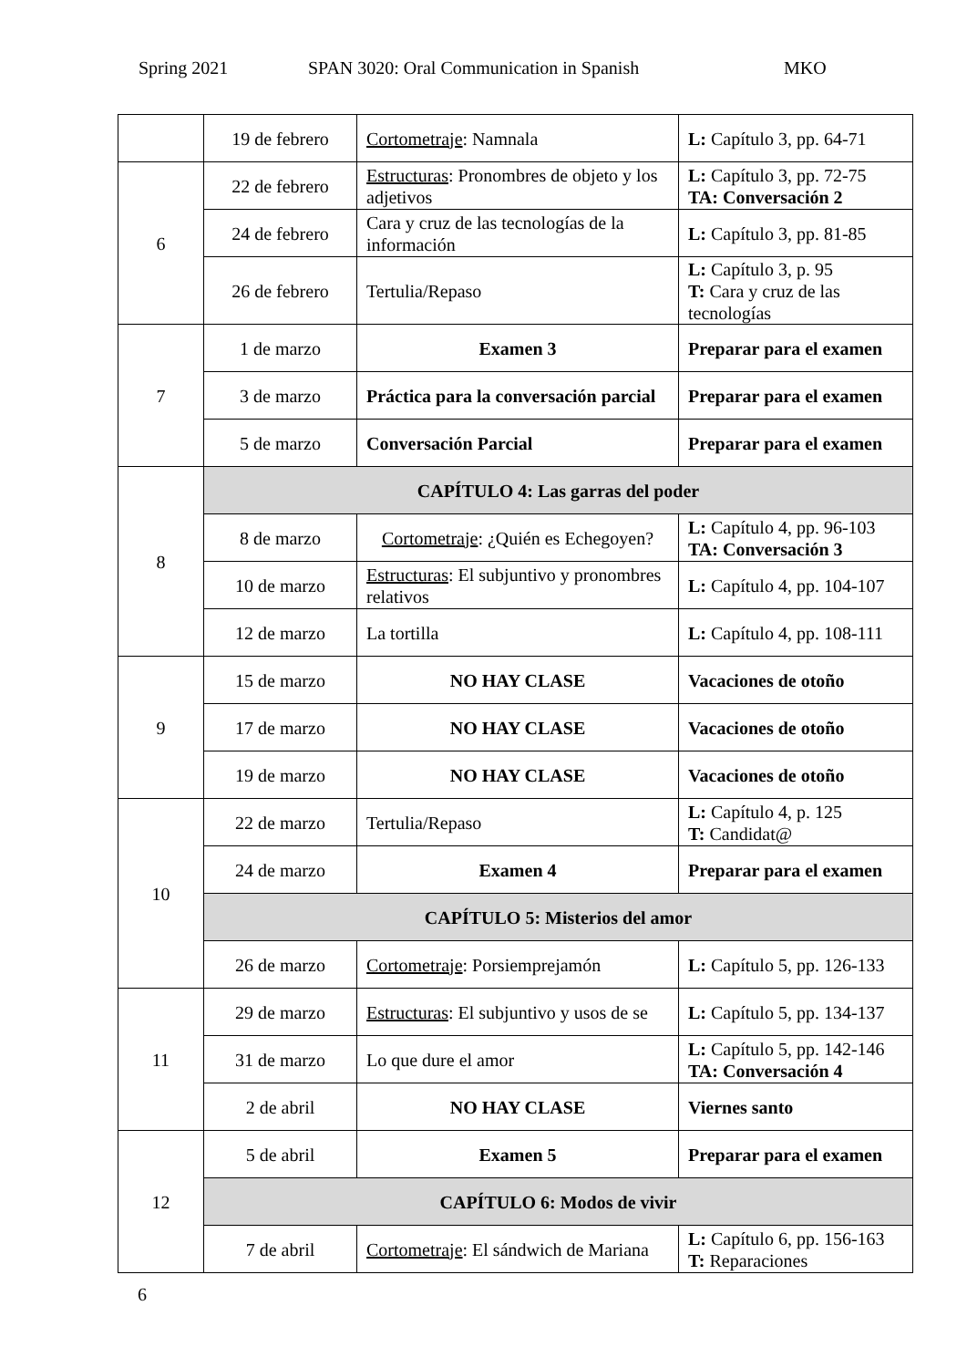Spring 2021 SPAN 3020: Oral Communication in Spanish MKO
| | 19 de febrero | Cortometraje : Namnala | L: Capítulo 3, pp. 64-71 |
| 6 | 22 de febrero | Estructuras : Pronombres de objeto y los adjetivos | L: Capítulo 3, pp. 72-75 TA: Conversación 2 |
| | 24 de febrero | Cara y cruz de las tecnologías de la información | L: Capítulo 3, pp. 81-85 |
| | 26 de febrero | Tertulia/Repaso | L: Capítulo 3, p. 95 T: Cara y cruz de las tecnologías |
| 7 | 1 de marzo | Examen 3 | Preparar para el examen |
| | 3 de marzo | Práctica para la conversación parcial | Preparar para el examen |
| | 5 de marzo | Conversación Parcial | Preparar para el examen |
| 8 | CAPÍTULO 4: Las garras del poder | | |
| | 8 de marzo | Cortometraje : ¿Quién es Echegoyen? | L: Capítulo 4, pp. 96-103 TA: Conversación 3 |
| | 10 de marzo | Estructuras : El subjuntivo y pronombres relativos | L: Capítulo 4, pp. 104-107 |
| | 12 de marzo | La tortilla | L: Capítulo 4, pp. 108-111 |
| 9 | 15 de marzo | NO HAY CLASE | Vacaciones de otoño |
| | 17 de marzo | NO HAY CLASE | Vacaciones de otoño |
| | 19 de marzo | NO HAY CLASE | Vacaciones de otoño |
| 10 | 22 de marzo | Tertulia/Repaso | L: Capítulo 4, p. 125 T: Candidat@ |
| | 24 de marzo | Examen 4 | Preparar para el examen |
| | CAPÍTULO 5: Misterios del amor | | |
| | 26 de marzo | Cortometraje : Porsiemprejamón | L: Capítulo 5, pp. 126-133 |
| 11 | 29 de marzo | Estructuras : El subjuntivo y usos de se | L: Capítulo 5, pp. 134-137 |
| | 31 de marzo | Lo que dure el amor | L: Capítulo 5, pp. 142-146 TA: Conversación 4 |
| | 2 de abril | NO HAY CLASE | Viernes santo |
| 12 | 5 de abril | Examen 5 | Preparar para el examen |
| | CAPÍTULO 6: Modos de vivir | | |
| | 7 de abril | Cortometraje : El sándwich de Mariana | L: Capítulo 6, pp. 156-163 T: Reparaciones |
6